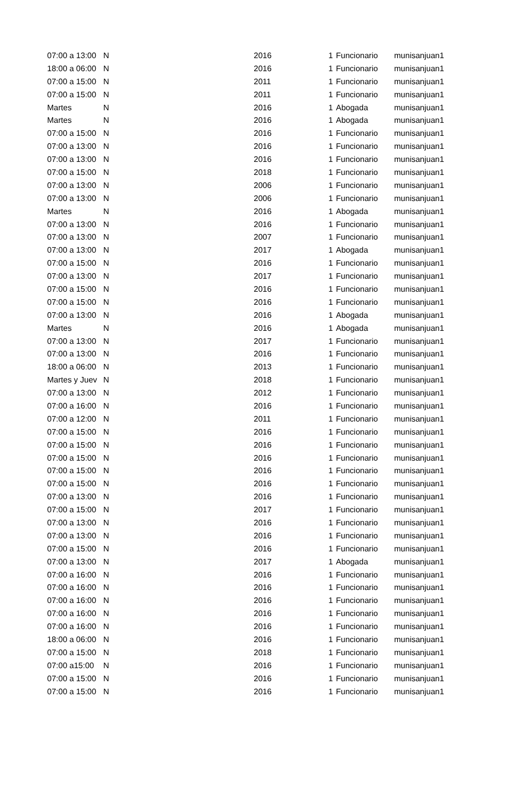| 07:00 a 13:00 | N | 2016 | 1 | Funcionario | munisanjuan1 |
| 18:00 a 06:00 | N | 2016 | 1 | Funcionario | munisanjuan1 |
| 07:00 a 15:00 | N | 2011 | 1 | Funcionario | munisanjuan1 |
| 07:00 a 15:00 | N | 2011 | 1 | Funcionario | munisanjuan1 |
| Martes | N | 2016 | 1 | Abogada | munisanjuan1 |
| Martes | N | 2016 | 1 | Abogada | munisanjuan1 |
| 07:00 a 15:00 | N | 2016 | 1 | Funcionario | munisanjuan1 |
| 07:00 a 13:00 | N | 2016 | 1 | Funcionario | munisanjuan1 |
| 07:00 a 13:00 | N | 2016 | 1 | Funcionario | munisanjuan1 |
| 07:00 a 15:00 | N | 2018 | 1 | Funcionario | munisanjuan1 |
| 07:00 a 13:00 | N | 2006 | 1 | Funcionario | munisanjuan1 |
| 07:00 a 13:00 | N | 2006 | 1 | Funcionario | munisanjuan1 |
| Martes | N | 2016 | 1 | Abogada | munisanjuan1 |
| 07:00 a 13:00 | N | 2016 | 1 | Funcionario | munisanjuan1 |
| 07:00 a 13:00 | N | 2007 | 1 | Funcionario | munisanjuan1 |
| 07:00 a 13:00 | N | 2017 | 1 | Abogada | munisanjuan1 |
| 07:00 a 15:00 | N | 2016 | 1 | Funcionario | munisanjuan1 |
| 07:00 a 13:00 | N | 2017 | 1 | Funcionario | munisanjuan1 |
| 07:00 a 15:00 | N | 2016 | 1 | Funcionario | munisanjuan1 |
| 07:00 a 15:00 | N | 2016 | 1 | Funcionario | munisanjuan1 |
| 07:00 a 13:00 | N | 2016 | 1 | Abogada | munisanjuan1 |
| Martes | N | 2016 | 1 | Abogada | munisanjuan1 |
| 07:00 a 13:00 | N | 2017 | 1 | Funcionario | munisanjuan1 |
| 07:00 a 13:00 | N | 2016 | 1 | Funcionario | munisanjuan1 |
| 18:00 a 06:00 | N | 2013 | 1 | Funcionario | munisanjuan1 |
| Martes y Juev | N | 2018 | 1 | Funcionario | munisanjuan1 |
| 07:00 a 13:00 | N | 2012 | 1 | Funcionario | munisanjuan1 |
| 07:00 a 16:00 | N | 2016 | 1 | Funcionario | munisanjuan1 |
| 07:00 a 12:00 | N | 2011 | 1 | Funcionario | munisanjuan1 |
| 07:00 a 15:00 | N | 2016 | 1 | Funcionario | munisanjuan1 |
| 07:00 a 15:00 | N | 2016 | 1 | Funcionario | munisanjuan1 |
| 07:00 a 15:00 | N | 2016 | 1 | Funcionario | munisanjuan1 |
| 07:00 a 15:00 | N | 2016 | 1 | Funcionario | munisanjuan1 |
| 07:00 a 15:00 | N | 2016 | 1 | Funcionario | munisanjuan1 |
| 07:00 a 13:00 | N | 2016 | 1 | Funcionario | munisanjuan1 |
| 07:00 a 15:00 | N | 2017 | 1 | Funcionario | munisanjuan1 |
| 07:00 a 13:00 | N | 2016 | 1 | Funcionario | munisanjuan1 |
| 07:00 a 13:00 | N | 2016 | 1 | Funcionario | munisanjuan1 |
| 07:00 a 15:00 | N | 2016 | 1 | Funcionario | munisanjuan1 |
| 07:00 a 13:00 | N | 2017 | 1 | Abogada | munisanjuan1 |
| 07:00 a 16:00 | N | 2016 | 1 | Funcionario | munisanjuan1 |
| 07:00 a 16:00 | N | 2016 | 1 | Funcionario | munisanjuan1 |
| 07:00 a 16:00 | N | 2016 | 1 | Funcionario | munisanjuan1 |
| 07:00 a 16:00 | N | 2016 | 1 | Funcionario | munisanjuan1 |
| 07:00 a 16:00 | N | 2016 | 1 | Funcionario | munisanjuan1 |
| 18:00 a 06:00 | N | 2016 | 1 | Funcionario | munisanjuan1 |
| 07:00 a 15:00 | N | 2018 | 1 | Funcionario | munisanjuan1 |
| 07:00 a15:00 | N | 2016 | 1 | Funcionario | munisanjuan1 |
| 07:00 a 15:00 | N | 2016 | 1 | Funcionario | munisanjuan1 |
| 07:00 a 15:00 | N | 2016 | 1 | Funcionario | munisanjuan1 |